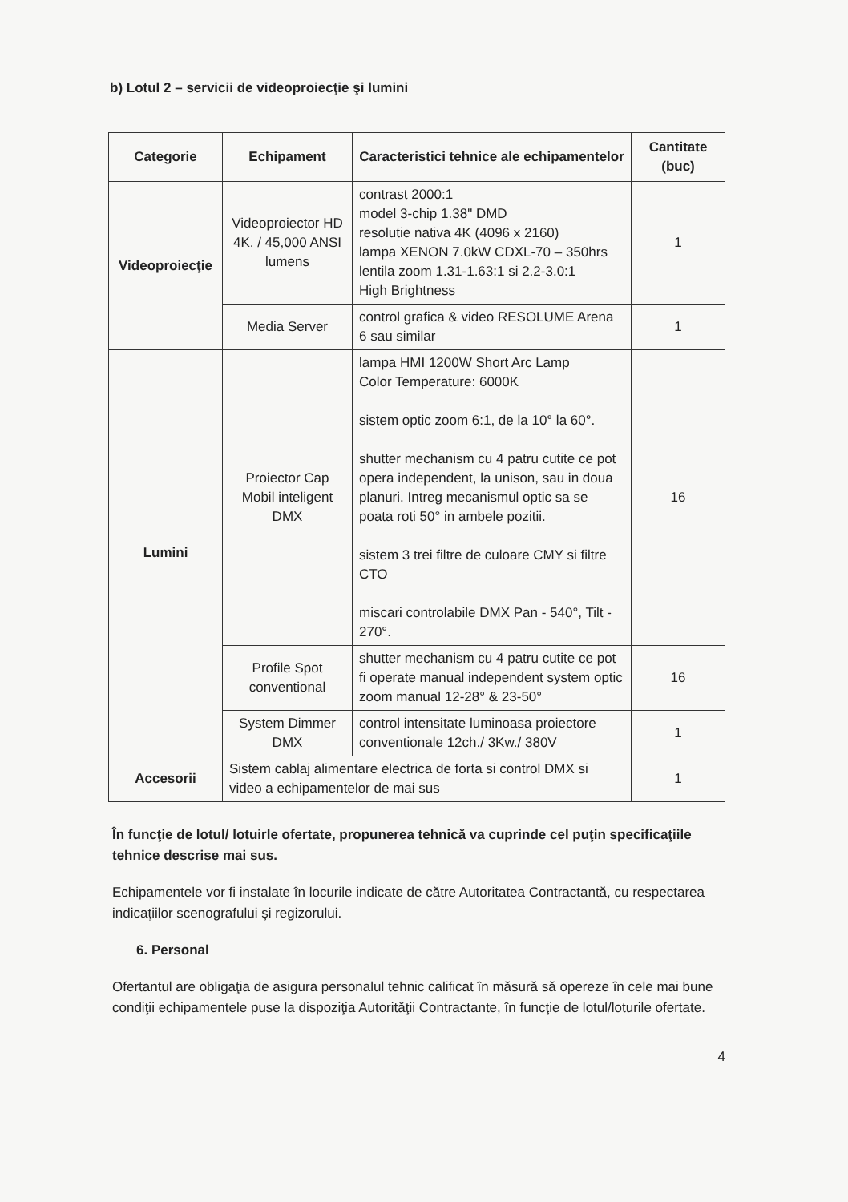b) Lotul 2 – servicii de videoproiecţie şi lumini
| Categorie | Echipament | Caracteristici tehnice ale echipamentelor | Cantitate (buc) |
| --- | --- | --- | --- |
| Videoproiecţie | Videoproiector HD 4K. / 45,000 ANSI lumens | contrast 2000:1 model 3-chip 1.38" DMD resolutie nativa 4K (4096 x 2160) lampa XENON 7.0kW CDXL-70 – 350hrs lentila zoom 1.31-1.63:1 si 2.2-3.0:1 High Brightness | 1 |
| | Media Server | control grafica & video RESOLUME Arena 6 sau similar | 1 |
| Lumini | Proiector Cap Mobil inteligent DMX | lampa HMI 1200W Short Arc Lamp Color Temperature: 6000K sistem optic zoom 6:1, de la 10° la 60°. shutter mechanism cu 4 patru cutite ce pot opera independent, la unison, sau in doua planuri. Intreg mecanismul optic sa se poata roti 50° in ambele pozitii. sistem 3 trei filtre de culoare CMY si filtre CTO miscari controlabile DMX Pan - 540°, Tilt - 270°. | 16 |
| | Profile Spot conventional | shutter mechanism cu 4 patru cutite ce pot fi operate manual independent system optic zoom manual 12-28° & 23-50° | 16 |
| | System Dimmer DMX | control intensitate luminoasa proiectore conventionale 12ch./ 3Kw./ 380V | 1 |
| Accesorii | Sistem cablaj alimentare electrica de forta si control DMX si video a echipamentelor de mai sus | | 1 |
În funcţie de lotul/ lotuirle ofertate, propunerea tehnică va cuprinde cel puţin specificaţiile tehnice descrise mai sus.
Echipamentele vor fi instalate în locurile indicate de către Autoritatea Contractantă, cu respectarea indicaţiilor scenografului şi regizorului.
6. Personal
Ofertantul are obligaţia de asigura personalul tehnic calificat în măsură să opereze în cele mai bune condiţii echipamentele puse la dispoziţia Autorităţii Contractante, în funcţie de lotul/loturile ofertate.
4